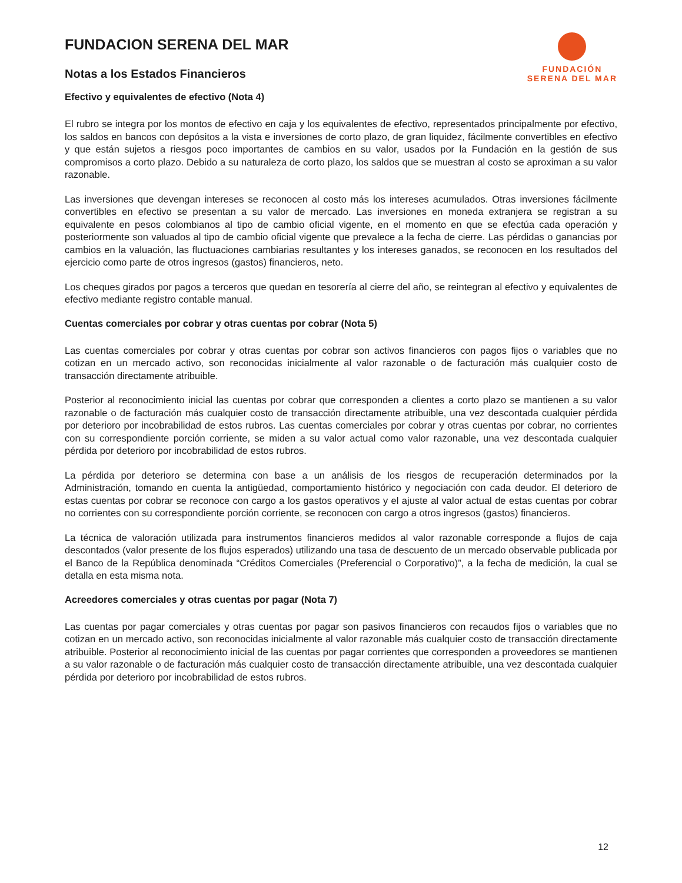FUNDACION SERENA DEL MAR
Notas a los Estados Financieros
FUNDACIÓN
SERENA DEL MAR
Efectivo y equivalentes de efectivo (Nota 4)
El rubro se integra por los montos de efectivo en caja y los equivalentes de efectivo, representados principalmente por efectivo, los saldos en bancos con depósitos a la vista e inversiones de corto plazo, de gran liquidez, fácilmente convertibles en efectivo y que están sujetos a riesgos poco importantes de cambios en su valor, usados por la Fundación en la gestión de sus compromisos a corto plazo. Debido a su naturaleza de corto plazo, los saldos que se muestran al costo se aproximan a su valor razonable.
Las inversiones que devengan intereses se reconocen al costo más los intereses acumulados. Otras inversiones fácilmente convertibles en efectivo se presentan a su valor de mercado. Las inversiones en moneda extranjera se registran a su equivalente en pesos colombianos al tipo de cambio oficial vigente, en el momento en que se efectúa cada operación y posteriormente son valuados al tipo de cambio oficial vigente que prevalece a la fecha de cierre. Las pérdidas o ganancias por cambios en la valuación, las fluctuaciones cambiarias resultantes y los intereses ganados, se reconocen en los resultados del ejercicio como parte de otros ingresos (gastos) financieros, neto.
Los cheques girados por pagos a terceros que quedan en tesorería al cierre del año, se reintegran al efectivo y equivalentes de efectivo mediante registro contable manual.
Cuentas comerciales por cobrar y otras cuentas por cobrar (Nota 5)
Las cuentas comerciales por cobrar y otras cuentas por cobrar son activos financieros con pagos fijos o variables que no cotizan en un mercado activo, son reconocidas inicialmente al valor razonable o de facturación más cualquier costo de transacción directamente atribuible.
Posterior al reconocimiento inicial las cuentas por cobrar que corresponden a clientes a corto plazo se mantienen a su valor razonable o de facturación más cualquier costo de transacción directamente atribuible, una vez descontada cualquier pérdida por deterioro por incobrabilidad de estos rubros. Las cuentas comerciales por cobrar y otras cuentas por cobrar, no corrientes con su correspondiente porción corriente, se miden a su valor actual como valor razonable, una vez descontada cualquier pérdida por deterioro por incobrabilidad de estos rubros.
La pérdida por deterioro se determina con base a un análisis de los riesgos de recuperación determinados por la Administración, tomando en cuenta la antigüedad, comportamiento histórico y negociación con cada deudor. El deterioro de estas cuentas por cobrar se reconoce con cargo a los gastos operativos y el ajuste al valor actual de estas cuentas por cobrar no corrientes con su correspondiente porción corriente, se reconocen con cargo a otros ingresos (gastos) financieros.
La técnica de valoración utilizada para instrumentos financieros medidos al valor razonable corresponde a flujos de caja descontados (valor presente de los flujos esperados) utilizando una tasa de descuento de un mercado observable publicada por el Banco de la República denominada “Créditos Comerciales (Preferencial o Corporativo)”, a la fecha de medición, la cual se detalla en esta misma nota.
Acreedores comerciales y otras cuentas por pagar (Nota 7)
Las cuentas por pagar comerciales y otras cuentas por pagar son pasivos financieros con recaudos fijos o variables que no cotizan en un mercado activo, son reconocidas inicialmente al valor razonable más cualquier costo de transacción directamente atribuible. Posterior al reconocimiento inicial de las cuentas por pagar corrientes que corresponden a proveedores se mantienen a su valor razonable o de facturación más cualquier costo de transacción directamente atribuible, una vez descontada cualquier pérdida por deterioro por incobrabilidad de estos rubros.
12